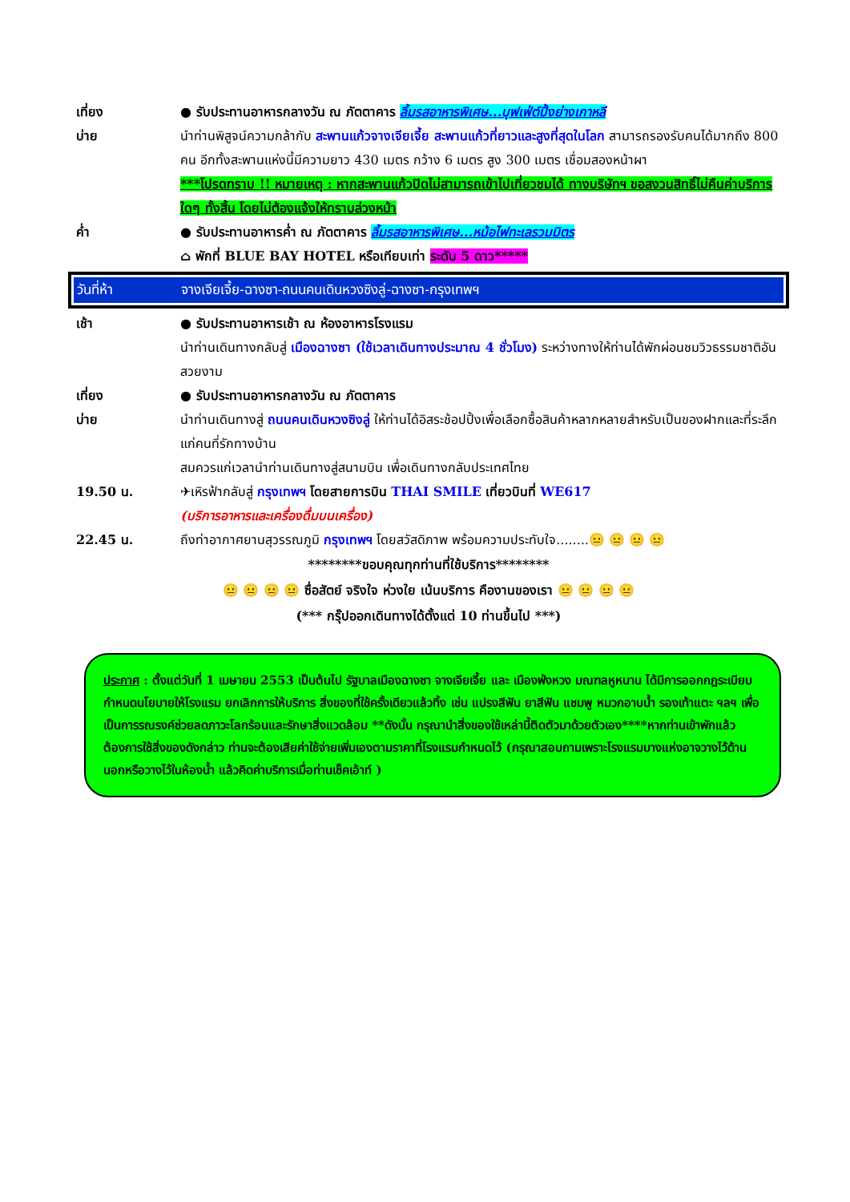เที่ยง ● รับประทานอาหารกลางวัน ณ ภัตตาคาร ลิ้มรสอาหารพิเศษ...บุฟเฟ่ต์ปิ้งย่างเกาหลี
บ่าย นำท่านพิสูจน์ความกล้ากับ สะพานแก้วจางเจียเจี้ย สะพานแก้วที่ยาวและสูงที่สุดในโลก สามารถรองรับคนได้มากถึง 800 คน อีกทั้งสะพานแห่งนี้มีความยาว 430 เมตร กว้าง 6 เมตร สูง 300 เมตร เชื่อมสองหน้าผา
***โปรดทราบ !! หมายเหตุ : หากสะพานแก้วปิดไม่สามารถเข้าไปเที่ยวชมได้ ทางบริษัทฯ ขอสงวนสิทธิ์ไม่คืนค่าบริการใดๆ ทั้งสิ้น โดยไม่ต้องแจ้งให้ทราบล่วงหน้า
ค่ำ ● รับประทานอาหารค่ำ ณ ภัตตาคาร ลิ้มรสอาหารพิเศษ...หม้อไฟทะเลรวมมิตร
⌂ พักที่ BLUE BAY HOTEL หรือเทียบเท่า ระดับ 5 ดาว*****
วันที่ห้า จางเจียเจี้ย-ฉางซา-ถนนคนเดินหวงซิงลู่-ฉางซา-กรุงเทพฯ
เช้า ● รับประทานอาหารเช้า ณ ห้องอาหารโรงแรม
นำท่านเดินทางกลับสู่ เมืองฉางซา (ใช้เวลาเดินทางประมาณ 4 ชั่วโมง) ระหว่างทางให้ท่านได้พักผ่อนชมวิวธรรมชาติอันสวยงาม
เที่ยง ● รับประทานอาหารกลางวัน ณ ภัตตาคาร
บ่าย นำท่านเดินทางสู่ ถนนคนเดินหวงซิงลู่ ให้ท่านได้อิสระช้อปปิ้งเพื่อเลือกซื้อสินค้าหลากหลายสำหรับเป็นของฝากและที่ระลึกแก่คนที่รักทางบ้าน
สมควรแก่เวลานำท่านเดินทางสู่สนามบิน เพื่อเดินทางกลับประเทศไทย
19.50 น. ✈เหิรฟ้ากลับสู่ กรุงเทพฯ โดยสายการบิน THAI SMILE เที่ยวบินที่ WE617
(บริการอาหารและเครื่องดื่มบนเครื่อง)
22.45 น. ถึงท่าอากาศยานสุวรรณภูมิ กรุงเทพฯ โดยสวัสดิภาพ พร้อมความประทับใจ........😐 😐 😐 😐
********ขอบคุณทุกท่านที่ใช้บริการ********
😐 😐 😐 😐 ซื่อสัตย์ จริงใจ ห่วงใย เน้นบริการ คืองานของเรา 😐 😐 😐 😐
(*** กรุ๊ปออกเดินทางได้ตั้งแต่ 10 ท่านขึ้นไป ***)
ประกาศ : ตั้งแต่วันที่ 1 เมษายน 2553 เป็นต้นไป รัฐบาลเมืองฉางซา จางเจียเจี้ย และ เมืองฟ่งหวง มณฑลหูหนาน ได้มีการออกกฎระเบียบ กำหนดนโยบายให้โรงแรม ยกเลิกการให้บริการ สิ่งของที่ใช้ครั้งเดียวแล้วทิ้ง เช่น แปรงสีฟัน ยาสีฟัน แชมพู หมวกอาบน้ำ รองเท้าแตะ ฯลฯ เพื่อเป็นการรณรงค์ช่วยลดภาวะโลกร้อนและรักษาสิ่งแวดล้อม **ดังนั้น กรุณานำสิ่งของใช้เหล่านี้ติดตัวมาด้วยตัวเอง****หากท่านเข้าพักแล้วต้องการใช้สิ่งของดังกล่าว ท่านจะต้องเสียค่าใช้จ่ายเพิ่มเองตามราคาที่โรงแรมกำหนดไว้ (กรุณาสอบถามเพราะโรงแรมบางแห่งอาจวางไว้ด้านนอกหรือวางไว้ในห้องน้ำ แล้วคิดค่าบริการเมื่อท่านเช็คเอ้าท์ )